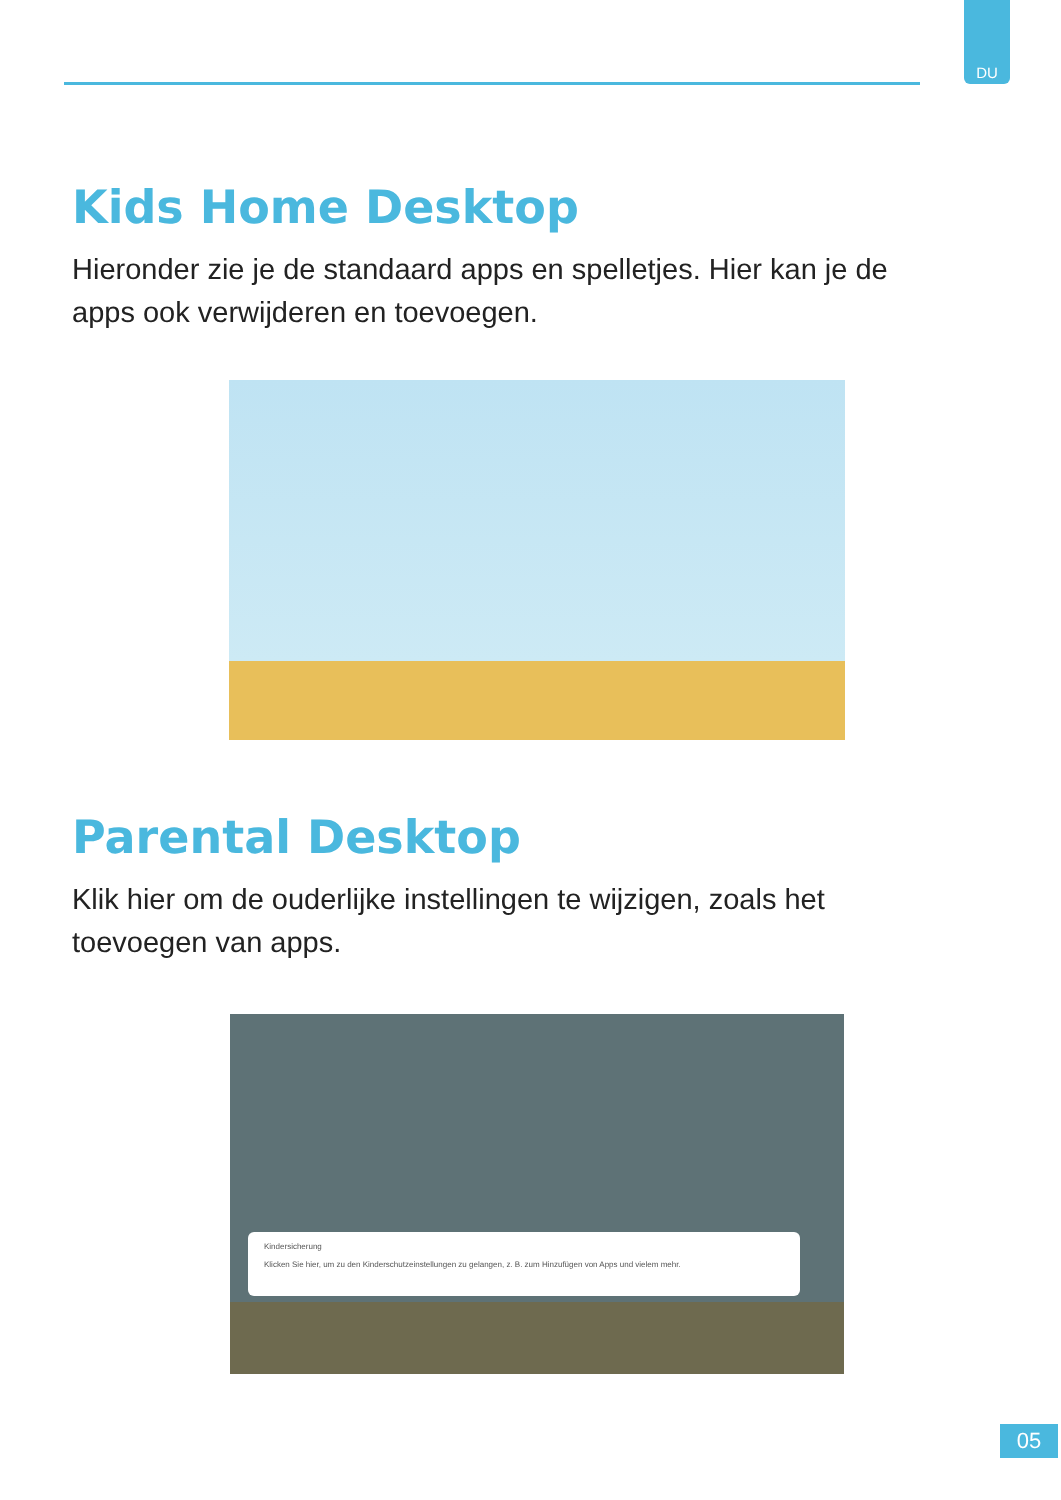DU
Kids Home Desktop
Hieronder zie je de standaard apps en spelletjes. Hier kan je de apps ook verwijderen en toevoegen.
Parental Desktop
Klik hier om de ouderlijke instellingen te wijzigen, zoals het toevoegen van apps.
Kindersicherung
Klicken Sie hier, um zu den Kinderschutzeinstellungen zu gelangen, z. B. zum Hinzufügen von Apps und vielem mehr.
05